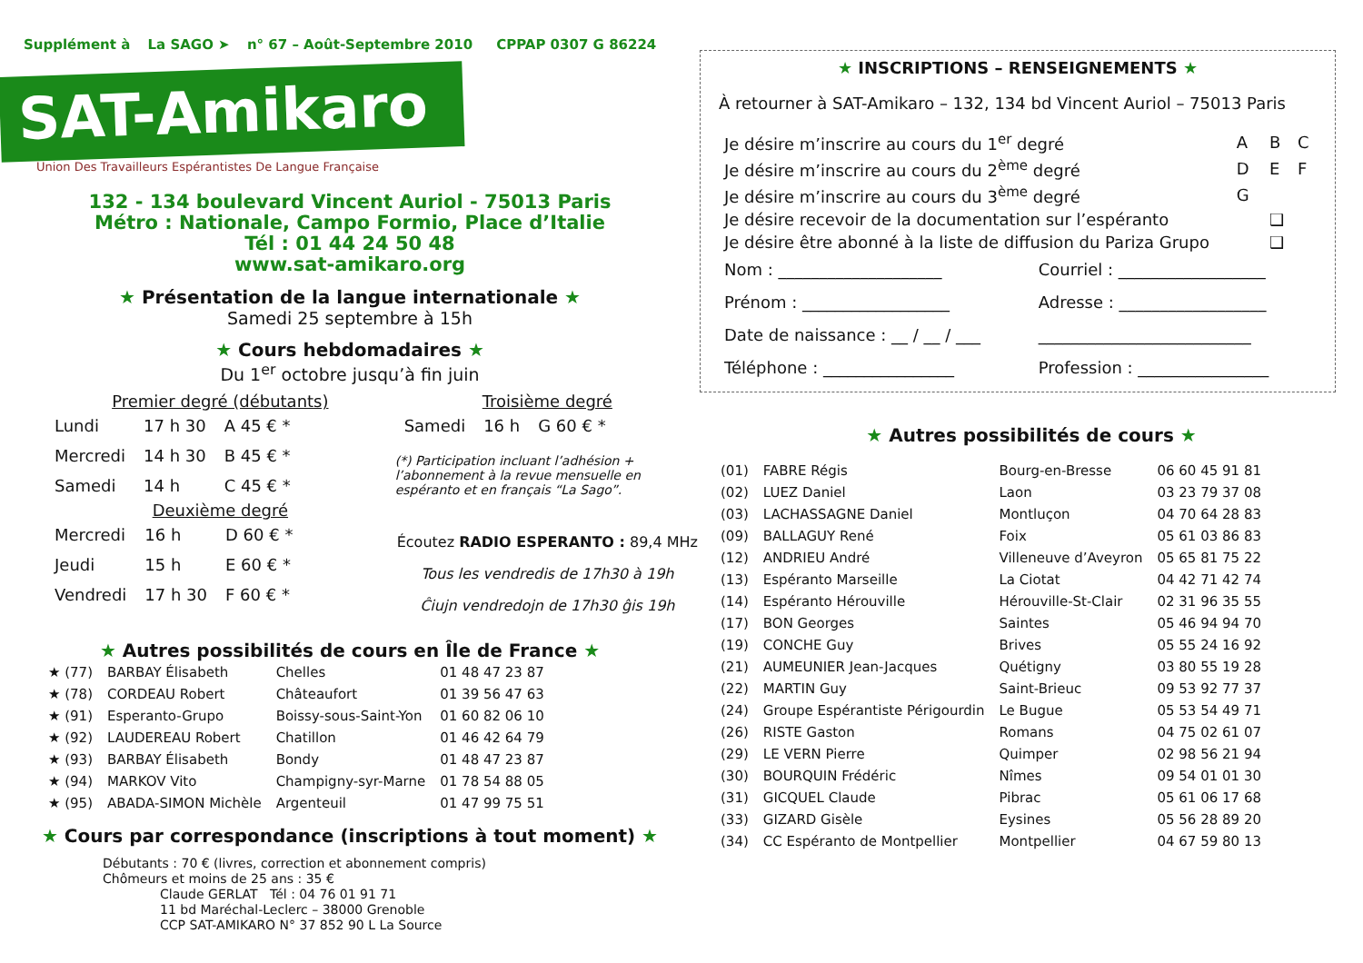Supplément à La SAGO ➤ n° 67 – Août-Septembre 2010 CPPAP 0307 G 86224
SAT-Amikaro
Union Des Travailleurs Espérantistes De Langue Française
132 - 134 boulevard Vincent Auriol - 75013 Paris
Métro : Nationale, Campo Formio, Place d’Italie
Tél : 01 44 24 50 48
www.sat-amikaro.org
★ Présentation de la langue internationale ★
Samedi 25 septembre à 15h
★ Cours hebdomadaires ★
Du 1<sup>er</sup> octobre jusqu’à fin juin
Premier degré (débutants)
| Lundi | 17 h 30 | A 45 € * |
| Mercredi | 14 h 30 | B 45 € * |
| Samedi | 14 h | C 45 € * |
Deuxième degré
| Mercredi | 16 h | D 60 € * |
| Jeudi | 15 h | E 60 € * |
| Vendredi | 17 h 30 | F 60 € * |
Troisième degré
| Samedi | 16 h | G 60 € * |
(*) Participation incluant l’adhésion + l’abonnement à la revue mensuelle en espéranto et en français “La Sago”.
Écoutez RADIO ESPERANTO : 89,4 MHz
Tous les vendredis de 17h30 à 19h
Ĉiujn vendredojn de 17h30 ĝis 19h
★ Autres possibilités de cours en Île de France ★
| ★ (77) | BARBAY Élisabeth | Chelles | 01 48 47 23 87 |
| ★ (78) | CORDEAU Robert | Châteaufort | 01 39 56 47 63 |
| ★ (91) | Esperanto-Grupo | Boissy-sous-Saint-Yon | 01 60 82 06 10 |
| ★ (92) | LAUDEREAU Robert | Chatillon | 01 46 42 64 79 |
| ★ (93) | BARBAY Élisabeth | Bondy | 01 48 47 23 87 |
| ★ (94) | MARKOV Vito | Champigny-syr-Marne | 01 78 54 88 05 |
| ★ (95) | ABADA-SIMON Michèle | Argenteuil | 01 47 99 75 51 |
★ Cours par correspondance (inscriptions à tout moment) ★
Débutants : 70 € (livres, correction et abonnement compris)
Chômeurs et moins de 25 ans : 35 €
Claude GERLAT Tél : 04 76 01 91 71
11 bd Maréchal-Leclerc – 38000 Grenoble
CCP SAT-AMIKARO N° 37 852 90 L La Source
★ INSCRIPTIONS – RENSEIGNEMENTS ★
À retourner à SAT-Amikaro – 132, 134 bd Vincent Auriol – 75013 Paris
| Je désire m’inscrire au cours du 1<sup>er</sup> degré | A | B | C |
| Je désire m’inscrire au cours du 2<sup>ème</sup> degré | D | E | F |
| Je désire m’inscrire au cours du 3<sup>ème</sup> degré | G | | |
| Je désire recevoir de la documentation sur l’espéranto | | ❑ | |
| Je désire être abonné à la liste de diffusion du Pariza Grupo | | ❑ | |
| Nom : ____________________ | Courriel : __________________ |
| Prénom : __________________ | Adresse : __________________ |
| Date de naissance : __ / __ / ___ | __________________________ |
| Téléphone : ________________ | Profession : ________________ |
★ Autres possibilités de cours ★
| (01) | FABRE Régis | Bourg-en-Bresse | 06 60 45 91 81 |
| (02) | LUEZ Daniel | Laon | 03 23 79 37 08 |
| (03) | LACHASSAGNE Daniel | Montluçon | 04 70 64 28 83 |
| (09) | BALLAGUY René | Foix | 05 61 03 86 83 |
| (12) | ANDRIEU André | Villeneuve d’Aveyron | 05 65 81 75 22 |
| (13) | Espéranto Marseille | La Ciotat | 04 42 71 42 74 |
| (14) | Espéranto Hérouville | Hérouville-St-Clair | 02 31 96 35 55 |
| (17) | BON Georges | Saintes | 05 46 94 94 70 |
| (19) | CONCHE Guy | Brives | 05 55 24 16 92 |
| (21) | AUMEUNIER Jean-Jacques | Quétigny | 03 80 55 19 28 |
| (22) | MARTIN Guy | Saint-Brieuc | 09 53 92 77 37 |
| (24) | Groupe Espérantiste Périgourdin | Le Bugue | 05 53 54 49 71 |
| (26) | RISTE Gaston | Romans | 04 75 02 61 07 |
| (29) | LE VERN Pierre | Quimper | 02 98 56 21 94 |
| (30) | BOURQUIN Frédéric | Nîmes | 09 54 01 01 30 |
| (31) | GICQUEL Claude | Pibrac | 05 61 06 17 68 |
| (33) | GIZARD Gisèle | Eysines | 05 56 28 89 20 |
| (34) | CC Espéranto de Montpellier | Montpellier | 04 67 59 80 13 |